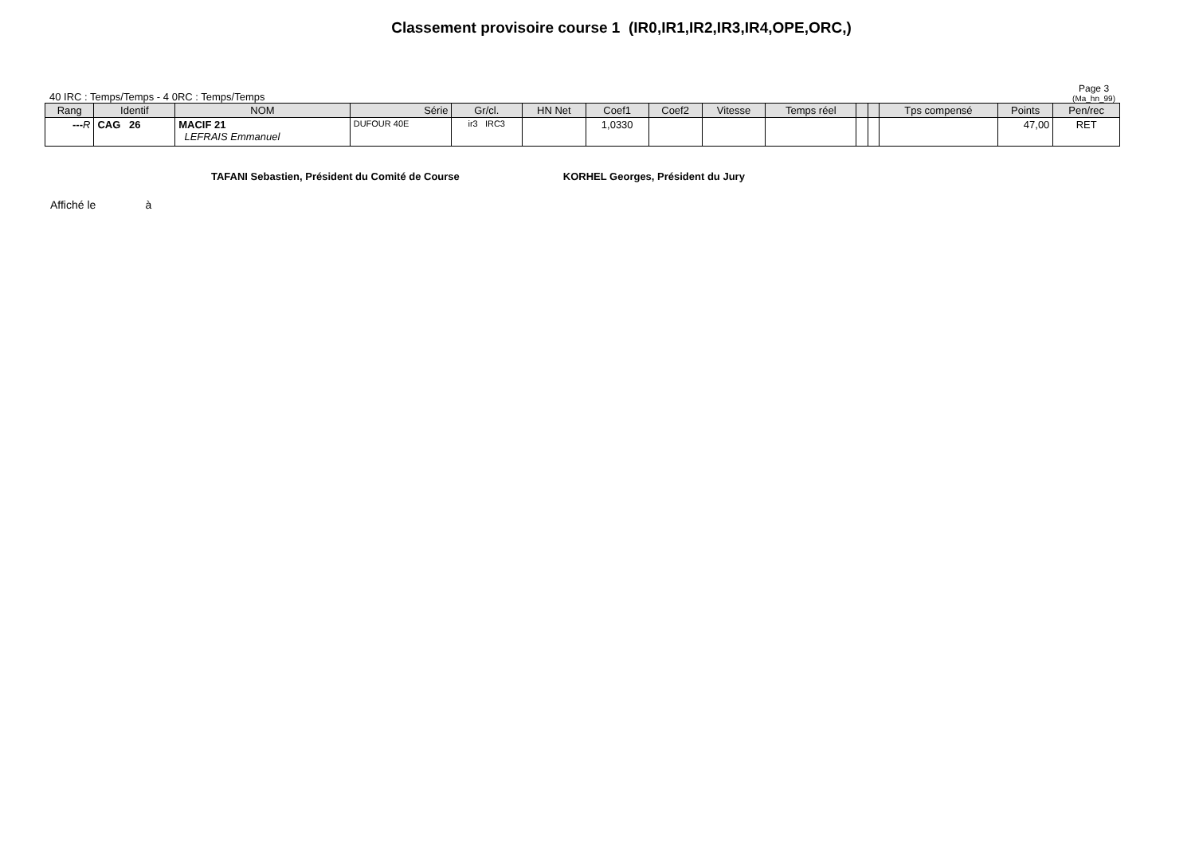Classement provisoire course 1 (IR0,IR1,IR2,IR3,IR4,OPE,ORC,)
40 IRC : Temps/Temps - 4 0RC : Temps/Temps Page 3
(Ma_hn_99)
| Rang | Identif | NOM | Série | Gr/cl. | HN Net | Coef1 | Coef2 | Vitesse | Temps réel | | | Tps compensé | Points | Pen/rec |
| --- | --- | --- | --- | --- | --- | --- | --- | --- | --- | --- | --- | --- | --- | --- |
| --- R | CAG 26 | MACIF 21 LEFRAIS Emmanuel | DUFOUR 40E | ir3 IRC3 | | 1,0330 | | | | | | | 47,00 | RET |
TAFANI Sebastien, Président du Comité de Course KORHEL Georges, Président du Jury
Affiché le à